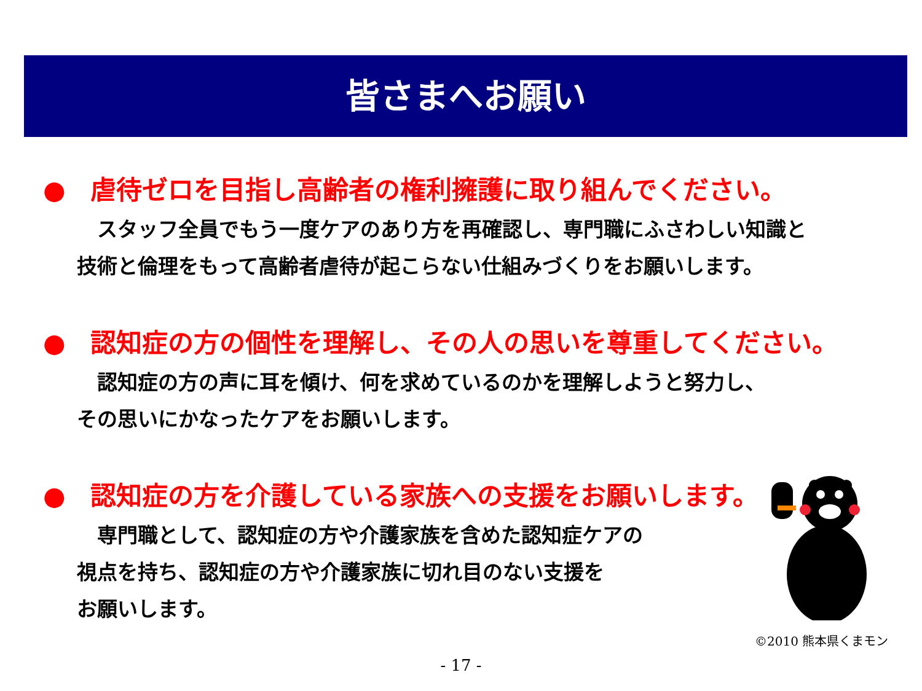皆さまへお願い
● 虐待ゼロを目指し高齢者の権利擁護に取り組んでください。
　スタッフ全員でもう一度ケアのあり方を再確認し、専門職にふさわしい知識と
技術と倫理をもって高齢者虐待が起こらない仕組みづくりをお願いします。
● 認知症の方の個性を理解し、その人の思いを尊重してください。
　認知症の方の声に耳を傾け、何を求めているのかを理解しようと努力し、
その思いにかなったケアをお願いします。
● 認知症の方を介護している家族への支援をお願いします。
　専門職として、認知症の方や介護家族を含めた認知症ケアの
視点を持ち、認知症の方や介護家族に切れ目のない支援を
お願いします。
©2010 熊本県くまモン
- 17 -